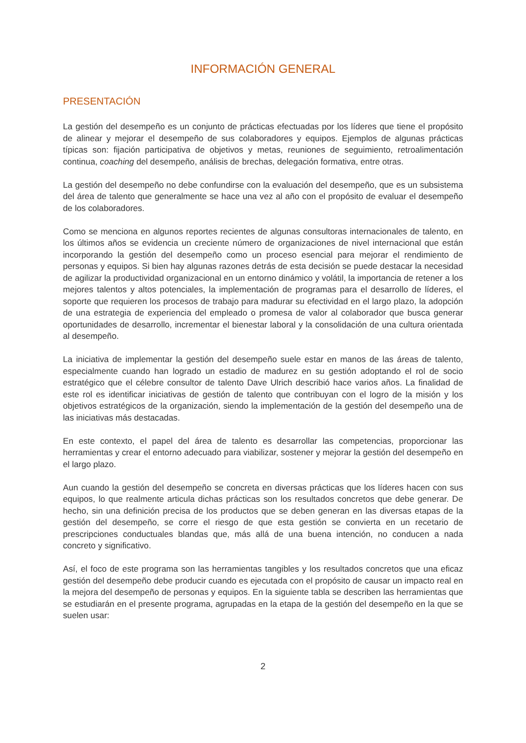INFORMACIÓN GENERAL
PRESENTACIÓN
La gestión del desempeño es un conjunto de prácticas efectuadas por los líderes que tiene el propósito de alinear y mejorar el desempeño de sus colaboradores y equipos. Ejemplos de algunas prácticas típicas son: fijación participativa de objetivos y metas, reuniones de seguimiento, retroalimentación continua, coaching del desempeño, análisis de brechas, delegación formativa, entre otras.
La gestión del desempeño no debe confundirse con la evaluación del desempeño, que es un subsistema del área de talento que generalmente se hace una vez al año con el propósito de evaluar el desempeño de los colaboradores.
Como se menciona en algunos reportes recientes de algunas consultoras internacionales de talento, en los últimos años se evidencia un creciente número de organizaciones de nivel internacional que están incorporando la gestión del desempeño como un proceso esencial para mejorar el rendimiento de personas y equipos. Si bien hay algunas razones detrás de esta decisión se puede destacar la necesidad de agilizar la productividad organizacional en un entorno dinámico y volátil, la importancia de retener a los mejores talentos y altos potenciales, la implementación de programas para el desarrollo de líderes, el soporte que requieren los procesos de trabajo para madurar su efectividad en el largo plazo, la adopción de una estrategia de experiencia del empleado o promesa de valor al colaborador que busca generar oportunidades de desarrollo, incrementar el bienestar laboral y la consolidación de una cultura orientada al desempeño.
La iniciativa de implementar la gestión del desempeño suele estar en manos de las áreas de talento, especialmente cuando han logrado un estadio de madurez en su gestión adoptando el rol de socio estratégico que el célebre consultor de talento Dave Ulrich describió hace varios años. La finalidad de este rol es identificar iniciativas de gestión de talento que contribuyan con el logro de la misión y los objetivos estratégicos de la organización, siendo la implementación de la gestión del desempeño una de las iniciativas más destacadas.
En este contexto, el papel del área de talento es desarrollar las competencias, proporcionar las herramientas y crear el entorno adecuado para viabilizar, sostener y mejorar la gestión del desempeño en el largo plazo.
Aun cuando la gestión del desempeño se concreta en diversas prácticas que los líderes hacen con sus equipos, lo que realmente articula dichas prácticas son los resultados concretos que debe generar. De hecho, sin una definición precisa de los productos que se deben generan en las diversas etapas de la gestión del desempeño, se corre el riesgo de que esta gestión se convierta en un recetario de prescripciones conductuales blandas que, más allá de una buena intención, no conducen a nada concreto y significativo.
Así, el foco de este programa son las herramientas tangibles y los resultados concretos que una eficaz gestión del desempeño debe producir cuando es ejecutada con el propósito de causar un impacto real en la mejora del desempeño de personas y equipos. En la siguiente tabla se describen las herramientas que se estudiarán en el presente programa, agrupadas en la etapa de la gestión del desempeño en la que se suelen usar:
2